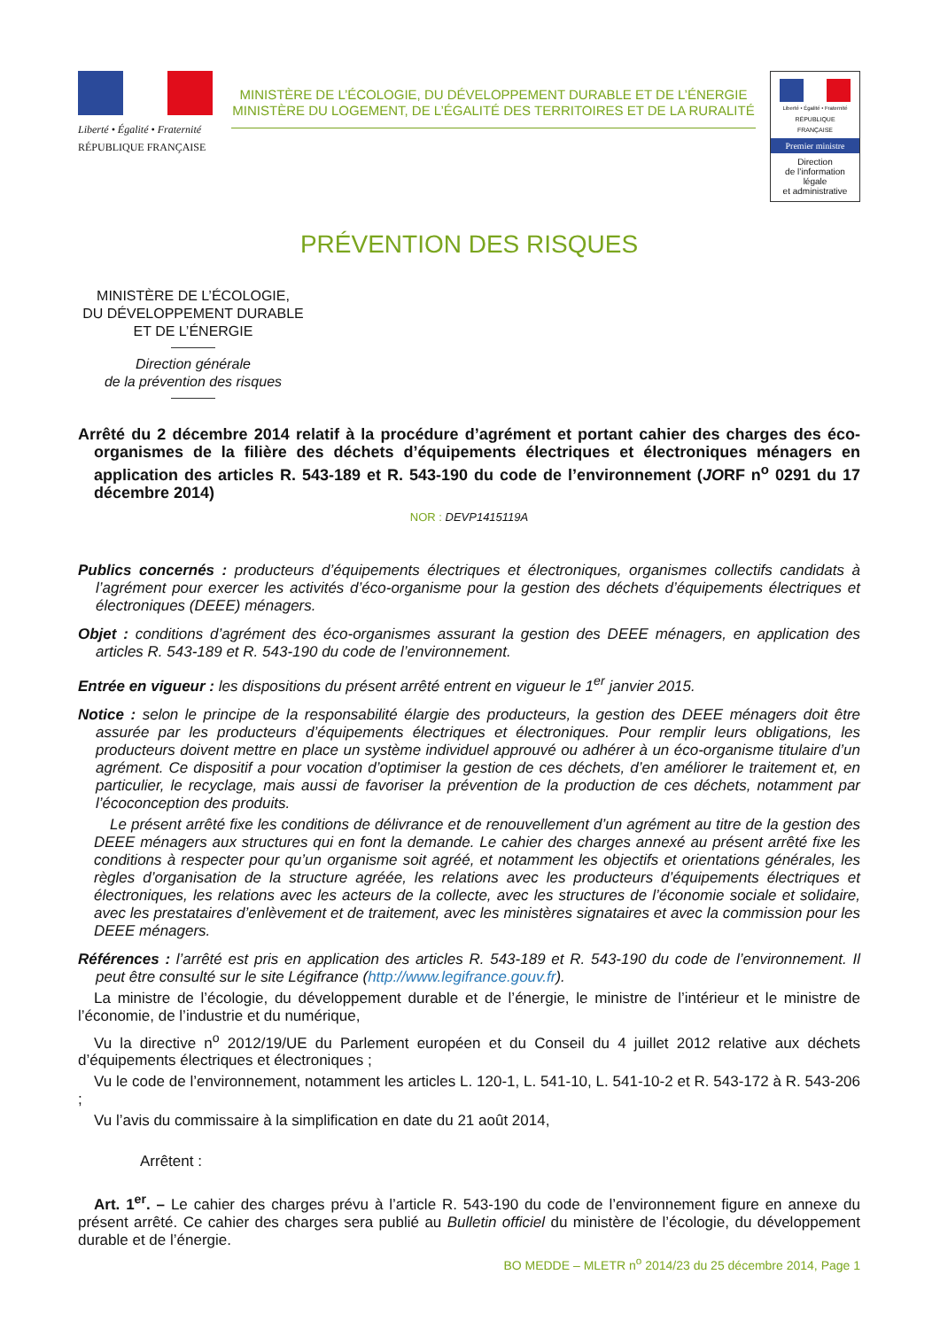Liberté • Égalité • Fraternité
RÉPUBLIQUE FRANÇAISE
MINISTÈRE DE L’ÉCOLOGIE, DU DÉVELOPPEMENT DURABLE ET DE L’ÉNERGIE
MINISTÈRE DU LOGEMENT, DE L’ÉGALITÉ DES TERRITOIRES ET DE LA RURALITÉ
Liberté • Égalité • Fraternité
RÉPUBLIQUE FRANÇAISE
Premier ministre
Direction
de l’information
légale
et administrative
PRÉVENTION DES RISQUES
MINISTÈRE DE L’ÉCOLOGIE,
DU DÉVELOPPEMENT DURABLE
ET DE L’ÉNERGIE
Direction générale
de la prévention des risques
Arrêté du 2 décembre 2014 relatif à la procédure d’agrément et portant cahier des charges des éco-organismes de la filière des déchets d’équipements électriques et électroniques ménagers en application des articles R. 543-189 et R. 543-190 du code de l’environnement (JORF n<sup>o</sup> 0291 du 17 décembre 2014)
NOR : DEVP1415119A
Publics concernés : producteurs d’équipements électriques et électroniques, organismes collectifs candidats à l’agrément pour exercer les activités d’éco-organisme pour la gestion des déchets d’équipements électriques et électroniques (DEEE) ménagers.
Objet : conditions d’agrément des éco-organismes assurant la gestion des DEEE ménagers, en application des articles R. 543-189 et R. 543-190 du code de l’environnement.
Entrée en vigueur : les dispositions du présent arrêté entrent en vigueur le 1<sup>er</sup> janvier 2015.
Notice : selon le principe de la responsabilité élargie des producteurs, la gestion des DEEE ménagers doit être assurée par les producteurs d’équipements électriques et électroniques. Pour remplir leurs obligations, les producteurs doivent mettre en place un système individuel approuvé ou adhérer à un éco-organisme titulaire d’un agrément. Ce dispositif a pour vocation d’optimiser la gestion de ces déchets, d’en améliorer le traitement et, en particulier, le recyclage, mais aussi de favoriser la prévention de la production de ces déchets, notamment par l’écoconception des produits.
Le présent arrêté fixe les conditions de délivrance et de renouvellement d’un agrément au titre de la gestion des DEEE ménagers aux structures qui en font la demande. Le cahier des charges annexé au présent arrêté fixe les conditions à respecter pour qu’un organisme soit agréé, et notamment les objectifs et orientations générales, les règles d’organisation de la structure agréée, les relations avec les producteurs d’équipements électriques et électroniques, les relations avec les acteurs de la collecte, avec les structures de l’économie sociale et solidaire, avec les prestataires d’enlèvement et de traitement, avec les ministères signataires et avec la commission pour les DEEE ménagers.
Références : l’arrêté est pris en application des articles R. 543-189 et R. 543-190 du code de l’environnement. Il peut être consulté sur le site Légifrance (http://www.legifrance.gouv.fr).
La ministre de l’écologie, du développement durable et de l’énergie, le ministre de l’intérieur et le ministre de l’économie, de l’industrie et du numérique,
Vu la directive n<sup>o</sup> 2012/19/UE du Parlement européen et du Conseil du 4 juillet 2012 relative aux déchets d’équipements électriques et électroniques ;
Vu le code de l’environnement, notamment les articles L. 120-1, L. 541-10, L. 541-10-2 et R. 543-172 à R. 543-206 ;
Vu l’avis du commissaire à la simplification en date du 21 août 2014,
Arrêtent :
Art. 1<sup>er</sup>. – Le cahier des charges prévu à l’article R. 543-190 du code de l’environnement figure en annexe du présent arrêté. Ce cahier des charges sera publié au Bulletin officiel du ministère de l’écologie, du développement durable et de l’énergie.
BO MEDDE – MLETR n<sup>o</sup> 2014/23 du 25 décembre 2014, Page 1